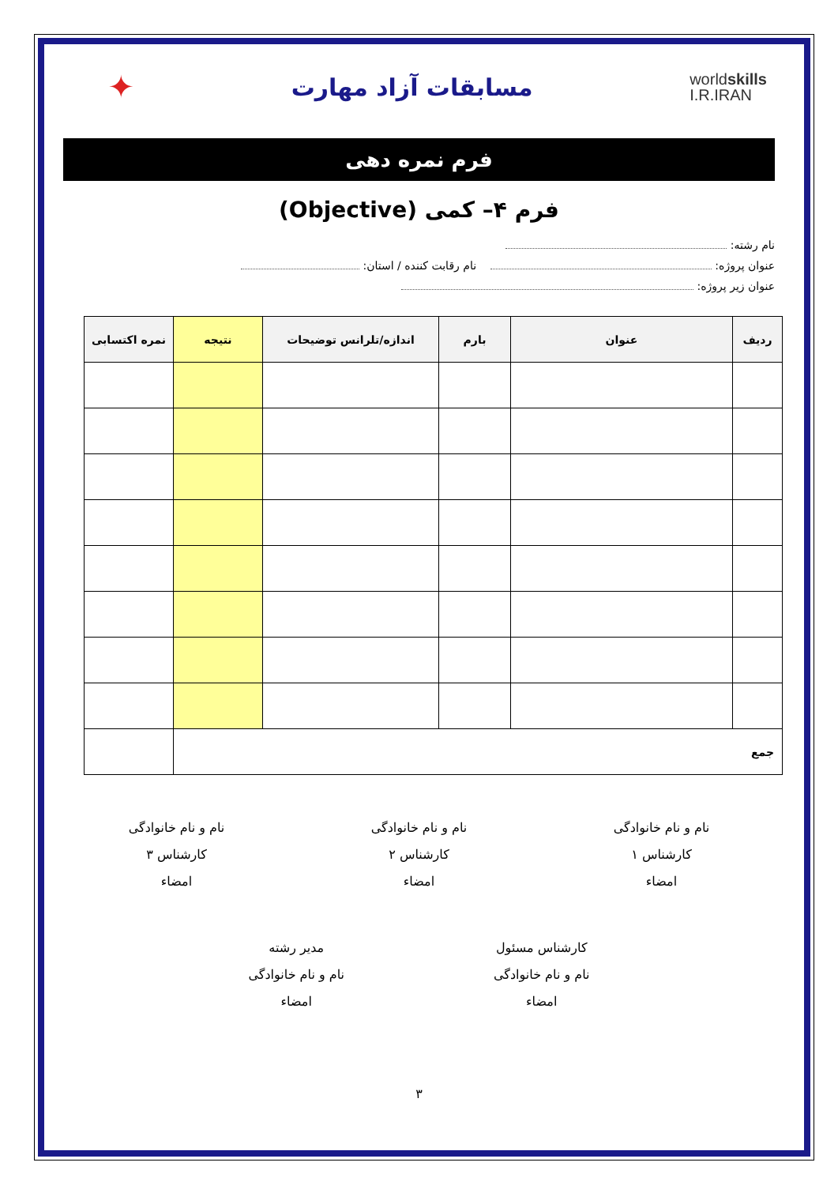worldskills
I.R.IRAN
مسابقات آزاد مهارت
✦
فرم نمره دهی
فرم ۴– کمی (Objective)
نام رشته:
عنوان پروژه: نام رقابت کننده / استان:
عنوان زیر پروژه:
| ردیف | عنوان | بارم | اندازه/تلرانس توضیحات | نتیجه | نمره اکتسابی |
| --- | --- | --- | --- | --- | --- |
| جمع | | | | | |
نام و نام خانوادگی
کارشناس ۱
امضاء
نام و نام خانوادگی
کارشناس ۲
امضاء
نام و نام خانوادگی
کارشناس ۳
امضاء
کارشناس مسئول
نام و نام خانوادگی
امضاء
مدیر رشته
نام و نام خانوادگی
امضاء
۳